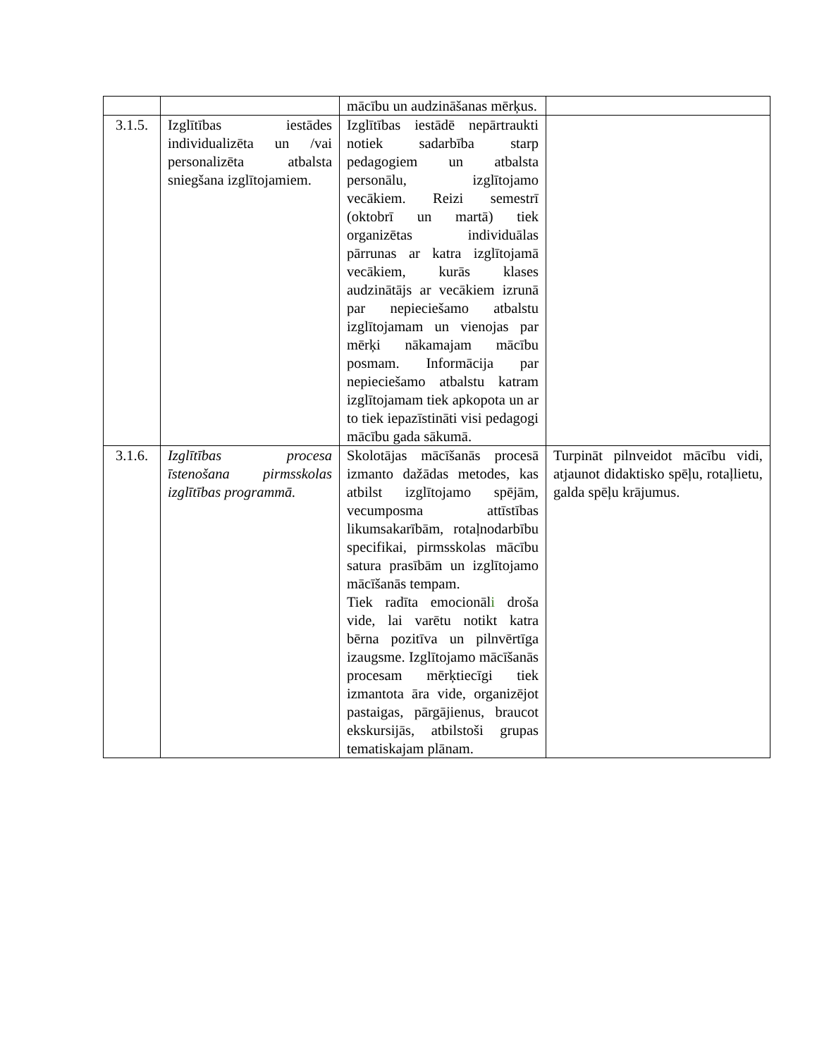| | | mācību un audzināšanas mērķus. | |
| 3.1.5. | Izglītības iestādes individualizēta un /vai personalizēta atbalsta sniegšana izglītojamiem. | Izglītības iestādē nepārtraukti notiek sadarbība starp pedagogiem un atbalsta personālu, izglītojamo vecākiem. Reizi semestrī (oktobrī un martā) tiek organizētas individuālas pārrunas ar katra izglītojamā vecākiem, kurās klases audzinātājs ar vecākiem izrunā par nepieciešamo atbalstu izglītojamam un vienojas par mērķi nākamajam mācību posmam. Informācija par nepieciešamo atbalstu katram izglītojamam tiek apkopota un ar to tiek iepazīstināti visi pedagogi mācību gada sākumā. | |
| 3.1.6. | Izglītības procesa īstenošana pirmsskolas izglītības programmā. | Skolotājas mācīšanās procesā izmanto dažādas metodes, kas atbilst izglītojamo spējām, vecumposma attīstības likumsakarībām, rotaļnodarbību specifikai, pirmsskolas mācību satura prasībām un izglītojamo mācīšanās tempam. Tiek radīta emocionāl i droša vide, lai varētu notikt katra bērna pozitīva un pilnvērtīga izaugsme. Izglītojamo mācīšanās procesam mērķtiecīgi tiek izmantota āra vide, organizējot pastaigas, pārgājienus, braucot ekskursijās, atbilstoši grupas tematiskajam plānam. | Turpināt pilnveidot mācību vidi, atjaunot didaktisko spēļu, rotaļlietu, galda spēļu krājumus. |